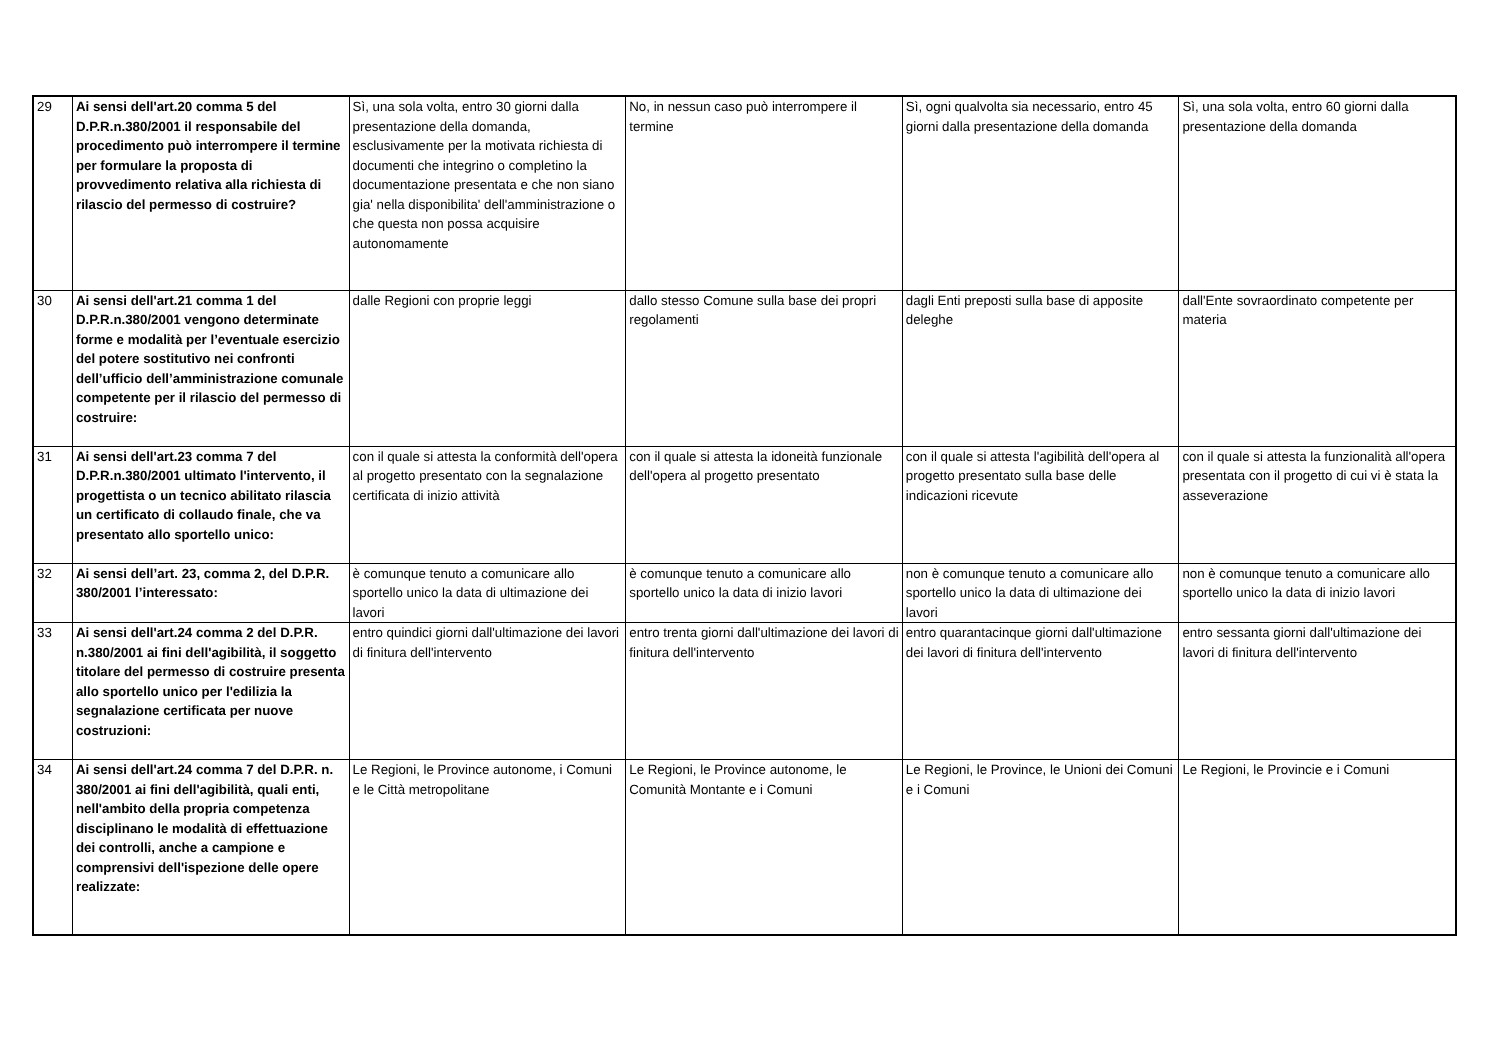| 29 | Ai sensi dell'art.20 comma 5 del D.P.R.n.380/2001 il responsabile del procedimento può interrompere il termine per formulare la proposta di provvedimento relativa alla richiesta di rilascio del permesso di costruire? | Sì, una sola volta, entro 30 giorni dalla presentazione della domanda, esclusivamente per la motivata richiesta di documenti che integrino o completino la documentazione presentata e che non siano gia' nella disponibilita' dell'amministrazione o che questa non possa acquisire autonomamente | No, in nessun caso può interrompere il termine | Sì, ogni qualvolta sia necessario, entro 45 giorni dalla presentazione della domanda | Sì, una sola volta, entro 60 giorni dalla presentazione della domanda |
| 30 | Ai sensi dell'art.21 comma 1 del D.P.R.n.380/2001 vengono determinate forme e modalità per l’eventuale esercizio del potere sostitutivo nei confronti dell’ufficio dell’amministrazione comunale competente per il rilascio del permesso di costruire: | dalle Regioni con proprie leggi | dallo stesso Comune sulla base dei propri regolamenti | dagli Enti preposti sulla base di apposite deleghe | dall'Ente sovraordinato competente per materia |
| 31 | Ai sensi dell'art.23 comma 7 del D.P.R.n.380/2001 ultimato l'intervento, il progettista o un tecnico abilitato rilascia un certificato di collaudo finale, che va presentato allo sportello unico: | con il quale si attesta la conformità dell'opera al progetto presentato con la segnalazione certificata di inizio attività | con il quale si attesta la idoneità funzionale dell'opera al progetto presentato | con il quale si attesta l'agibilità dell'opera al progetto presentato sulla base delle indicazioni ricevute | con il quale si attesta la funzionalità all'opera presentata con il progetto di cui vi è stata la asseverazione |
| 32 | Ai sensi dell’art. 23, comma 2, del D.P.R. 380/2001 l’interessato: | è comunque tenuto a comunicare allo sportello unico la data di ultimazione dei lavori | è comunque tenuto a comunicare allo sportello unico la data di inizio lavori | non è comunque tenuto a comunicare allo sportello unico la data di ultimazione dei lavori | non è comunque tenuto a comunicare allo sportello unico la data di inizio lavori |
| 33 | Ai sensi dell'art.24 comma 2 del D.P.R. n.380/2001 ai fini dell'agibilità, il soggetto titolare del permesso di costruire presenta allo sportello unico per l'edilizia la segnalazione certificata per nuove costruzioni: | entro quindici giorni dall'ultimazione dei lavori di finitura dell'intervento | entro trenta giorni dall'ultimazione dei lavori di finitura dell'intervento | entro quarantacinque giorni dall'ultimazione dei lavori di finitura dell'intervento | entro sessanta giorni dall'ultimazione dei lavori di finitura dell'intervento |
| 34 | Ai sensi dell'art.24 comma 7 del D.P.R. n. 380/2001 ai fini dell'agibilità, quali enti, nell'ambito della propria competenza disciplinano le modalità di effettuazione dei controlli, anche a campione e comprensivi dell'ispezione delle opere realizzate: | Le Regioni, le Province autonome, i Comuni e le Città metropolitane | Le Regioni, le Province autonome, le Comunità Montante e i Comuni | Le Regioni, le Province, le Unioni dei Comuni e i Comuni | Le Regioni, le Provincie e i Comuni |